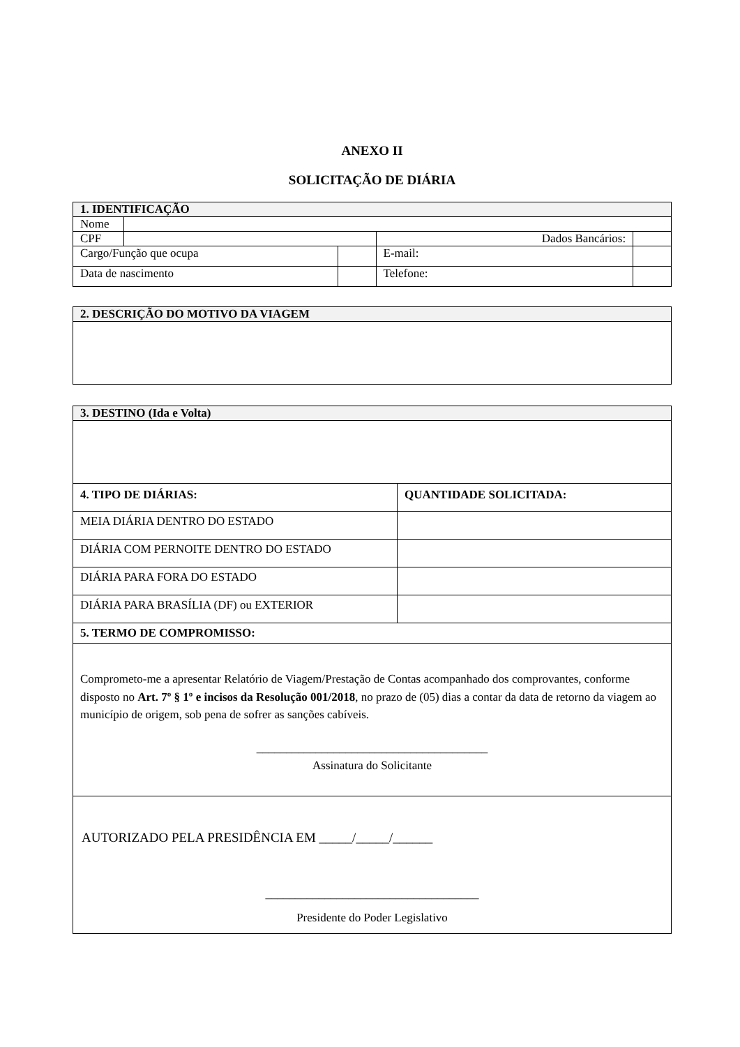ANEXO II
SOLICITAÇÃO DE DIÁRIA
| 1. IDENTIFICAÇÃO | | | | | |
| Nome | | | | | |
| CPF | | | Dados Bancários: | | |
| Cargo/Função que ocupa | | | E-mail: | | |
| Data de nascimento | | | Telefone: | | |
| 2. DESCRIÇÃO DO MOTIVO DA VIAGEM |
| 3. DESTINO (Ida e Volta) | |
| 4. TIPO DE DIÁRIAS: | QUANTIDADE SOLICITADA: |
| MEIA DIÁRIA DENTRO DO ESTADO | |
| DIÁRIA COM PERNOITE DENTRO DO ESTADO | |
| DIÁRIA PARA FORA DO ESTADO | |
| DIÁRIA PARA BRASÍLIA (DF) ou EXTERIOR | |
| 5. TERMO DE COMPROMISSO: | |
| Comprometo-me a apresentar Relatório de Viagem/Prestação de Contas acompanhado dos comprovantes, conforme disposto no Art. 7º § 1º e incisos da Resolução 001/2018 , no prazo de (05) dias a contar da data de retorno da viagem ao município de origem, sob pena de sofrer as sanções cabíveis. _______________________________________ Assinatura do Solicitante | |
| AUTORIZADO PELA PRESIDÊNCIA EM _____/_____/______ ____________________________________ Presidente do Poder Legislativo | |